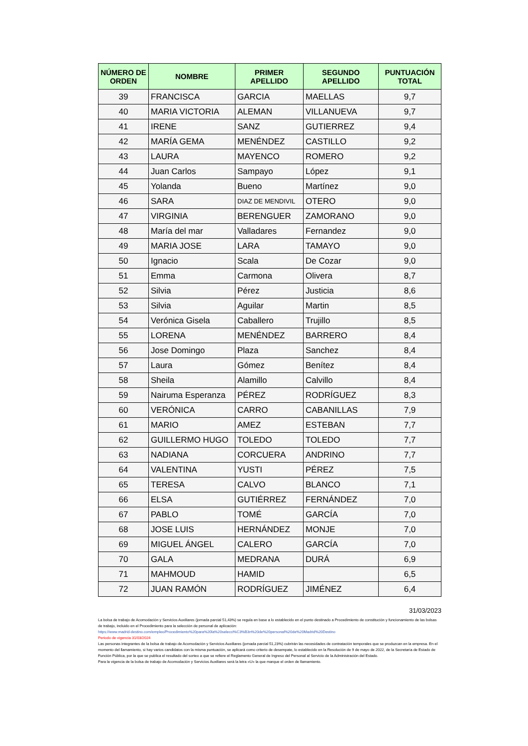| NÚMERO DE ORDEN | NOMBRE | PRIMER APELLIDO | SEGUNDO APELLIDO | PUNTUACIÓN TOTAL |
| --- | --- | --- | --- | --- |
| 39 | FRANCISCA | GARCIA | MAELLAS | 9,7 |
| 40 | MARIA VICTORIA | ALEMAN | VILLANUEVA | 9,7 |
| 41 | IRENE | SANZ | GUTIERREZ | 9,4 |
| 42 | MARÍA GEMA | MENÉNDEZ | CASTILLO | 9,2 |
| 43 | LAURA | MAYENCO | ROMERO | 9,2 |
| 44 | Juan Carlos | Sampayo | López | 9,1 |
| 45 | Yolanda | Bueno | Martínez | 9,0 |
| 46 | SARA | DIAZ DE MENDIVIL | OTERO | 9,0 |
| 47 | VIRGINIA | BERENGUER | ZAMORANO | 9,0 |
| 48 | María del mar | Valladares | Fernandez | 9,0 |
| 49 | MARIA JOSE | LARA | TAMAYO | 9,0 |
| 50 | Ignacio | Scala | De Cozar | 9,0 |
| 51 | Emma | Carmona | Olivera | 8,7 |
| 52 | Silvia | Pérez | Justicia | 8,6 |
| 53 | Silvia | Aguilar | Martin | 8,5 |
| 54 | Verónica Gisela | Caballero | Trujillo | 8,5 |
| 55 | LORENA | MENÉNDEZ | BARRERO | 8,4 |
| 56 | Jose Domingo | Plaza | Sanchez | 8,4 |
| 57 | Laura | Gómez | Benítez | 8,4 |
| 58 | Sheila | Alamillo | Calvillo | 8,4 |
| 59 | Nairuma Esperanza | PÉREZ | RODRÍGUEZ | 8,3 |
| 60 | VERÓNICA | CARRO | CABANILLAS | 7,9 |
| 61 | MARIO | AMEZ | ESTEBAN | 7,7 |
| 62 | GUILLERMO HUGO | TOLEDO | TOLEDO | 7,7 |
| 63 | NADIANA | CORCUERA | ANDRINO | 7,7 |
| 64 | VALENTINA | YUSTI | PÉREZ | 7,5 |
| 65 | TERESA | CALVO | BLANCO | 7,1 |
| 66 | ELSA | GUTIÉRREZ | FERNÁNDEZ | 7,0 |
| 67 | PABLO | TOMÉ | GARCÍA | 7,0 |
| 68 | JOSE LUIS | HERNÁNDEZ | MONJE | 7,0 |
| 69 | MIGUEL ÁNGEL | CALERO | GARCÍA | 7,0 |
| 70 | GALA | MEDRANA | DURÁ | 6,9 |
| 71 | MAHMOUD | HAMID | | 6,5 |
| 72 | JUAN RAMÓN | RODRÍGUEZ | JIMÉNEZ | 6,4 |
31/03/2023
La bolsa de trabajo de Acomodación y Servicios Auxiliares (jornada parcial 51,43%) se regula en base a lo establecido en el punto destinado a Procedimiento de constitución y funcionamiento de las bolsas de trabajo, incluido en el Procedimiento para la selección de personal de aplicación:
https://www.madrid-destino.com/empleo/Procedimiento%20para%20la%20selecci%C3%B3n%20de%20personal%20de%20Madrid%20Destino
Periodo de vigencia 31/03/2024
Las personas integrantes de la bolsa de trabajo de Acomodación y Servicios Auxiliares (jornada parcial 51,23%) cubrirán las necesidades de contratación temporales que se produzcan en la empresa. En el momento del llamamiento, si hay varios candidatos con la misma puntuación, se aplicará como criterio de desempate, lo establecido en la Resolución de 9 de mayo de 2022, de la Secretaría de Estado de Función Pública, por la que se publica el resultado del sorteo a que se refiere el Reglamento General de Ingreso del Personal al Servicio de la Administración del Estado.
Para la vigencia de la bolsa de trabajo de Acomodación y Servicios Auxiliares será la letra «U» la que marque el orden de llamamiento.